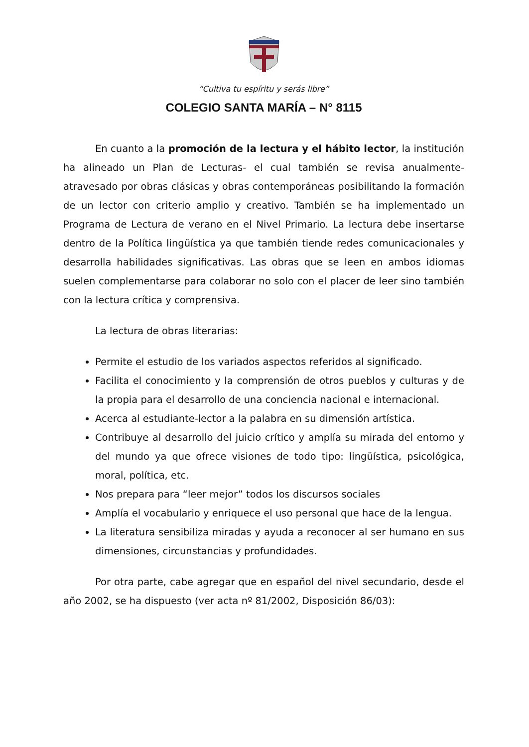“Cultiva tu espíritu y serás libre”
COLEGIO SANTA MARÍA – N° 8115
En cuanto a la promoción de la lectura y el hábito lector, la institución ha alineado un Plan de Lecturas- el cual también se revisa anualmente- atravesado por obras clásicas y obras contemporáneas posibilitando la formación de un lector con criterio amplio y creativo. También se ha implementado un Programa de Lectura de verano en el Nivel Primario. La lectura debe insertarse dentro de la Política lingüística ya que también tiende redes comunicacionales y desarrolla habilidades significativas. Las obras que se leen en ambos idiomas suelen complementarse para colaborar no solo con el placer de leer sino también con la lectura crítica y comprensiva.
La lectura de obras literarias:
Permite el estudio de los variados aspectos referidos al significado.
Facilita el conocimiento y la comprensión de otros pueblos y culturas y de la propia para el desarrollo de una conciencia nacional e internacional.
Acerca al estudiante-lector a la palabra en su dimensión artística.
Contribuye al desarrollo del juicio crítico y amplía su mirada del entorno y del mundo ya que ofrece visiones de todo tipo: lingüística, psicológica, moral, política, etc.
Nos prepara para “leer mejor” todos los discursos sociales
Amplía el vocabulario y enriquece el uso personal que hace de la lengua.
La literatura sensibiliza miradas y ayuda a reconocer al ser humano en sus dimensiones, circunstancias y profundidades.
Por otra parte, cabe agregar que en español del nivel secundario, desde el año 2002, se ha dispuesto (ver acta nº 81/2002, Disposición 86/03):